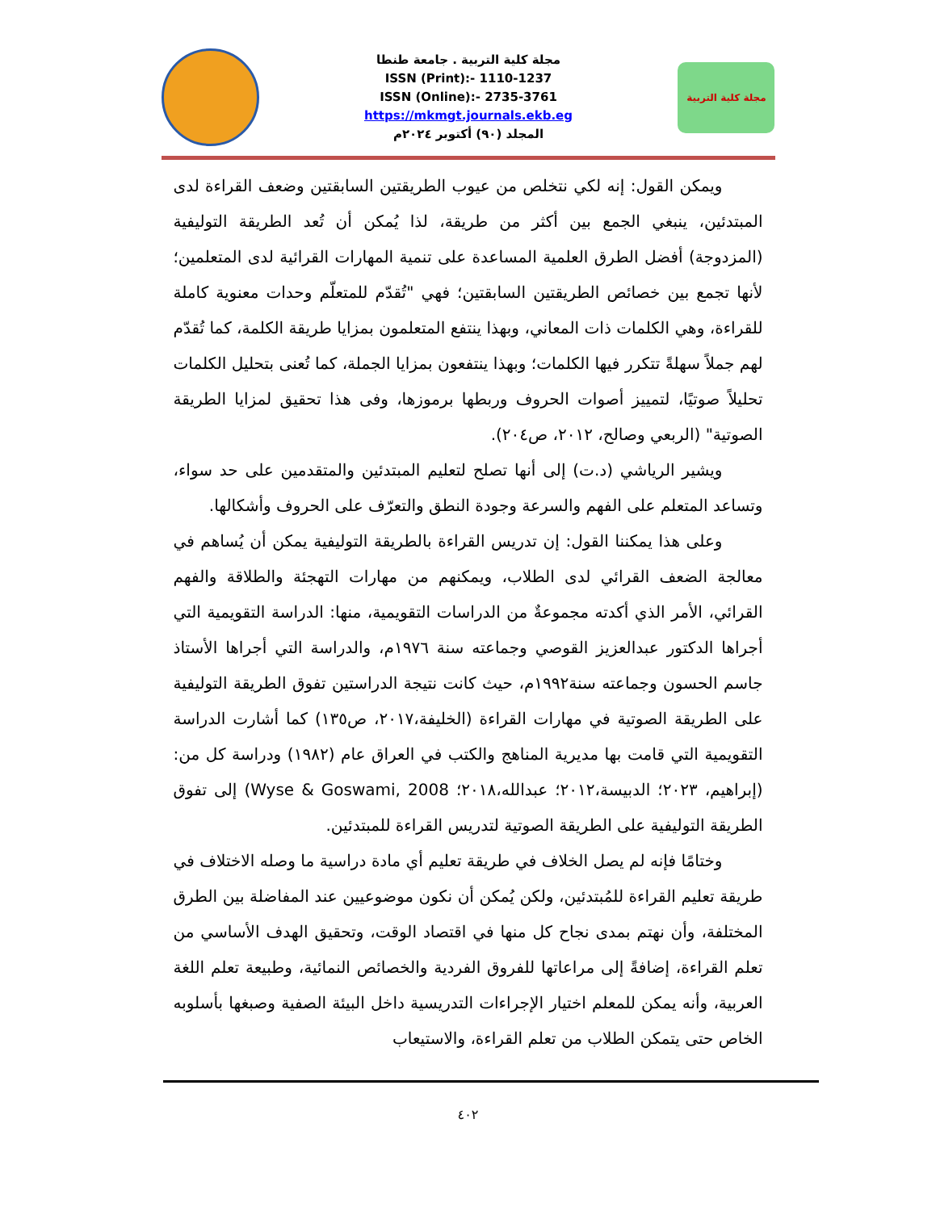مجلة كلية التربية . جامعة طنطا
ISSN (Print):- 1110-1237
ISSN (Online):- 2735-3761
https://mkmgt.journals.ekb.eg
المجلد (٩٠) أكتوبر ٢٠٢٤م
مجلة كلية التربية
ويمكن القول: إنه لكي نتخلص من عيوب الطريقتين السابقتين وضعف القراءة لدى المبتدئين، ينبغي الجمع بين أكثر من طريقة، لذا يُمكن أن تُعد الطريقة التوليفية (المزدوجة) أفضل الطرق العلمية المساعدة على تنمية المهارات القرائية لدى المتعلمين؛ لأنها تجمع بين خصائص الطريقتين السابقتين؛ فهي "تُقدّم للمتعلّم وحدات معنوية كاملة للقراءة، وهي الكلمات ذات المعاني، وبهذا ينتفع المتعلمون بمزايا طريقة الكلمة، كما تُقدّم لهم جملاً سهلةً تتكرر فيها الكلمات؛ وبهذا ينتفعون بمزايا الجملة، كما تُعنى بتحليل الكلمات تحليلاً صوتيًا، لتمييز أصوات الحروف وربطها برموزها، وفى هذا تحقيق لمزايا الطريقة الصوتية" (الربعي وصالح، ٢٠١٢، ص٢٠٤).
ويشير الرياشي (د.ت) إلى أنها تصلح لتعليم المبتدئين والمتقدمين على حد سواء، وتساعد المتعلم على الفهم والسرعة وجودة النطق والتعرّف على الحروف وأشكالها.
وعلى هذا يمكننا القول: إن تدريس القراءة بالطريقة التوليفية يمكن أن يُساهم في معالجة الضعف القرائي لدى الطلاب، ويمكنهم من مهارات التهجئة والطلاقة والفهم القرائي، الأمر الذي أكدته مجموعةٌ من الدراسات التقويمية، منها: الدراسة التقويمية التي أجراها الدكتور عبدالعزيز القوصي وجماعته سنة ١٩٧٦م، والدراسة التي أجراها الأستاذ جاسم الحسون وجماعته سنة١٩٩٢م، حيث كانت نتيجة الدراستين تفوق الطريقة التوليفية على الطريقة الصوتية في مهارات القراءة (الخليفة،٢٠١٧، ص١٣٥) كما أشارت الدراسة التقويمية التي قامت بها مديرية المناهج والكتب في العراق عام (١٩٨٢) ودراسة كل من: (إبراهيم، ٢٠٢٣؛ الدبيسة،٢٠١٢؛ عبدالله،٢٠١٨؛ Wyse & Goswami, 2008) إلى تفوق الطريقة التوليفية على الطريقة الصوتية لتدريس القراءة للمبتدئين.
وختامًا فإنه لم يصل الخلاف في طريقة تعليم أي مادة دراسية ما وصله الاختلاف في طريقة تعليم القراءة للمُبتدئين، ولكن يُمكن أن نكون موضوعيين عند المفاضلة بين الطرق المختلفة، وأن نهتم بمدى نجاح كل منها في اقتصاد الوقت، وتحقيق الهدف الأساسي من تعلم القراءة، إضافةً إلى مراعاتها للفروق الفردية والخصائص النمائية، وطبيعة تعلم اللغة العربية، وأنه يمكن للمعلم اختيار الإجراءات التدريسية داخل البيئة الصفية وصبغها بأسلوبه الخاص حتى يتمكن الطلاب من تعلم القراءة، والاستيعاب
٤٠٢